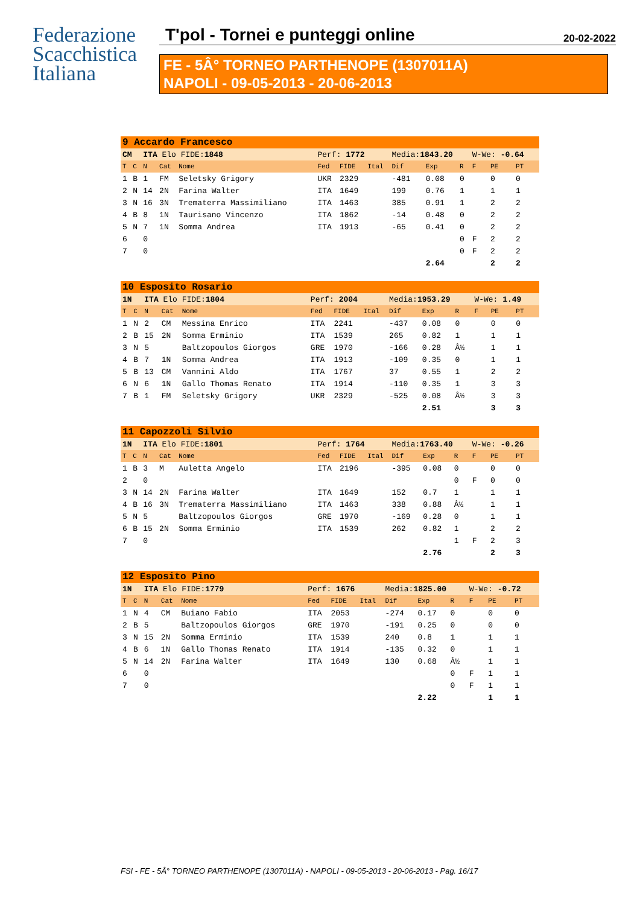Federazione
Scacchistica
Italiana
T'pol - Tornei e punteggi online 20-02-2022
FE - 5Â° TORNEO PARTHENOPE (1307011A)
NAPOLI - 09-05-2013 - 20-06-2013
| 9 Accardo Francesco | | | | | | | | | | | | | |
| CM | | ITA Elo FIDE: 1848 | | | Perf: 1772 | | | Media: 1843.20 | | | W-We: -0.64 | | |
| T | C | N | Cat | Nome | Fed | FIDE | Ital | Dif | Exp | R | F | PE | PT |
| 1 | B | 1 | FM | Seletsky Grigory | UKR | 2329 | | -481 | 0.08 | 0 | | 0 | 0 |
| 2 | N | 14 | 2N | Farina Walter | ITA | 1649 | | 199 | 0.76 | 1 | | 1 | 1 |
| 3 | N | 16 | 3N | Trematerra Massimiliano | ITA | 1463 | | 385 | 0.91 | 1 | | 2 | 2 |
| 4 | B | 8 | 1N | Taurisano Vincenzo | ITA | 1862 | | -14 | 0.48 | 0 | | 2 | 2 |
| 5 | N | 7 | 1N | Somma Andrea | ITA | 1913 | | -65 | 0.41 | 0 | | 2 | 2 |
| 6 | | 0 | | | | | | | | 0 | F | 2 | 2 |
| 7 | | 0 | | | | | | | | 0 | F | 2 | 2 |
| | | | | | | | | | 2.64 | | | 2 | 2 |
| 10 Esposito Rosario | | | | | | | | | | | | | |
| 1N | | ITA Elo FIDE: 1804 | | | Perf: 2004 | | | Media: 1953.29 | | | W-We: 1.49 | | |
| T | C | N | Cat | Nome | Fed | FIDE | Ital | Dif | Exp | R | F | PE | PT |
| 1 | N | 2 | CM | Messina Enrico | ITA | 2241 | | -437 | 0.08 | 0 | | 0 | 0 |
| 2 | B | 15 | 2N | Somma Erminio | ITA | 1539 | | 265 | 0.82 | 1 | | 1 | 1 |
| 3 | N | 5 | | Baltzopoulos Giorgos | GRE | 1970 | | -166 | 0.28 | Â½ | | 1 | 1 |
| 4 | B | 7 | 1N | Somma Andrea | ITA | 1913 | | -109 | 0.35 | 0 | | 1 | 1 |
| 5 | B | 13 | CM | Vannini Aldo | ITA | 1767 | | 37 | 0.55 | 1 | | 2 | 2 |
| 6 | N | 6 | 1N | Gallo Thomas Renato | ITA | 1914 | | -110 | 0.35 | 1 | | 3 | 3 |
| 7 | B | 1 | FM | Seletsky Grigory | UKR | 2329 | | -525 | 0.08 | Â½ | | 3 | 3 |
| | | | | | | | | | 2.51 | | | 3 | 3 |
| 11 Capozzoli Silvio | | | | | | | | | | | | | |
| 1N | | ITA Elo FIDE: 1801 | | | Perf: 1764 | | | Media: 1763.40 | | | W-We: -0.26 | | |
| T | C | N | Cat | Nome | Fed | FIDE | Ital | Dif | Exp | R | F | PE | PT |
| 1 | B | 3 | M | Auletta Angelo | ITA | 2196 | | -395 | 0.08 | 0 | | 0 | 0 |
| 2 | | 0 | | | | | | | | 0 | F | 0 | 0 |
| 3 | N | 14 | 2N | Farina Walter | ITA | 1649 | | 152 | 0.7 | 1 | | 1 | 1 |
| 4 | B | 16 | 3N | Trematerra Massimiliano | ITA | 1463 | | 338 | 0.88 | Â½ | | 1 | 1 |
| 5 | N | 5 | | Baltzopoulos Giorgos | GRE | 1970 | | -169 | 0.28 | 0 | | 1 | 1 |
| 6 | B | 15 | 2N | Somma Erminio | ITA | 1539 | | 262 | 0.82 | 1 | | 2 | 2 |
| 7 | | 0 | | | | | | | | 1 | F | 2 | 3 |
| | | | | | | | | | 2.76 | | | 2 | 3 |
| 12 Esposito Pino | | | | | | | | | | | | | |
| 1N | | ITA Elo FIDE: 1779 | | | Perf: 1676 | | | Media: 1825.00 | | | W-We: -0.72 | | |
| T | C | N | Cat | Nome | Fed | FIDE | Ital | Dif | Exp | R | F | PE | PT |
| 1 | N | 4 | CM | Buiano Fabio | ITA | 2053 | | -274 | 0.17 | 0 | | 0 | 0 |
| 2 | B | 5 | | Baltzopoulos Giorgos | GRE | 1970 | | -191 | 0.25 | 0 | | 0 | 0 |
| 3 | N | 15 | 2N | Somma Erminio | ITA | 1539 | | 240 | 0.8 | 1 | | 1 | 1 |
| 4 | B | 6 | 1N | Gallo Thomas Renato | ITA | 1914 | | -135 | 0.32 | 0 | | 1 | 1 |
| 5 | N | 14 | 2N | Farina Walter | ITA | 1649 | | 130 | 0.68 | Â½ | | 1 | 1 |
| 6 | | 0 | | | | | | | | 0 | F | 1 | 1 |
| 7 | | 0 | | | | | | | | 0 | F | 1 | 1 |
| | | | | | | | | | 2.22 | | | 1 | 1 |
FSI - FE - 5Â° TORNEO PARTHENOPE (1307011A) - NAPOLI - 09-05-2013 - 20-06-2013 - Pag. 16/17